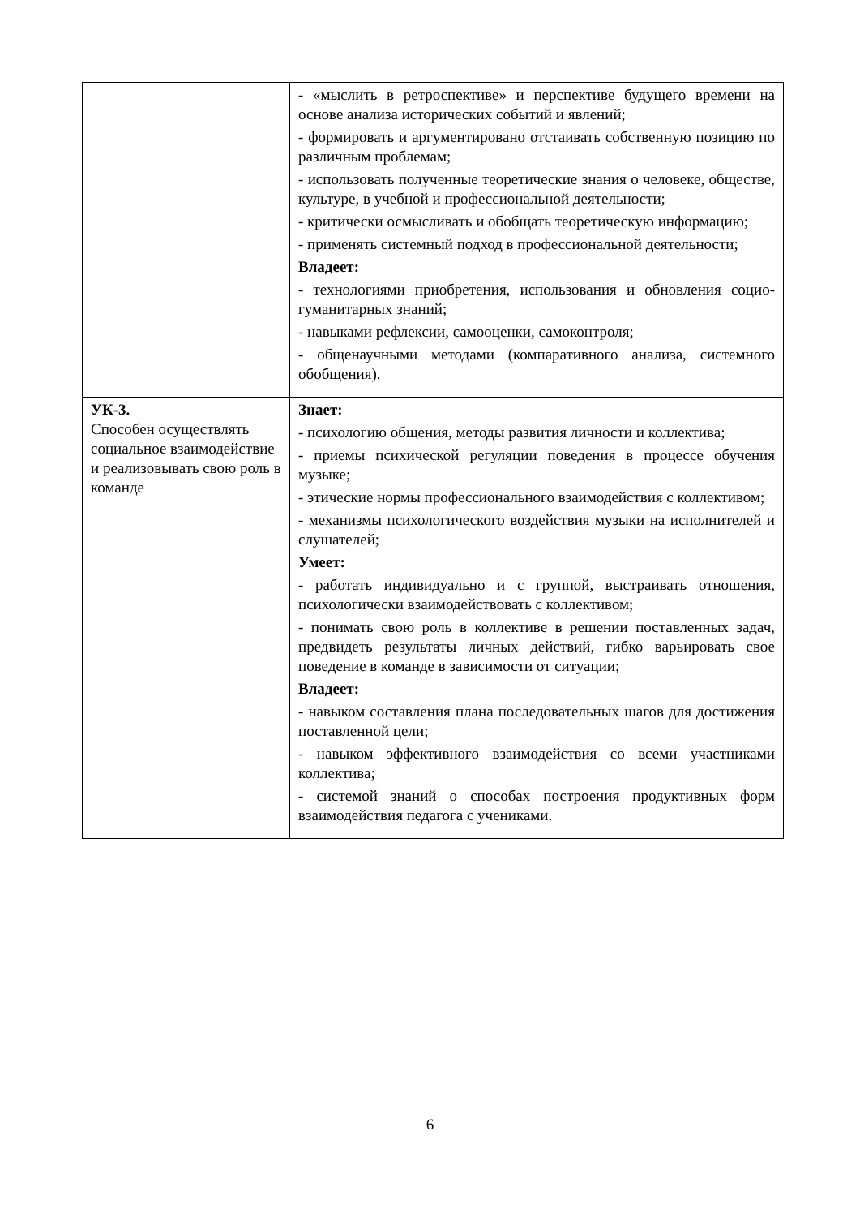| | - «мыслить в ретроспективе» и перспективе будущего времени на основе анализа исторических событий и явлений; - формировать и аргументировано отстаивать собственную позицию по различным проблемам; - использовать полученные теоретические знания о человеке, обществе, культуре, в учебной и профессиональной деятельности; - критически осмысливать и обобщать теоретическую информацию; - применять системный подход в профессиональной деятельности; Владеет: - технологиями приобретения, использования и обновления социо-гуманитарных знаний; - навыками рефлексии, самооценки, самоконтроля; - общенаучными методами (компаративного анализа, системного обобщения). |
| УК-3. Способен осуществлять социальное взаимодействие и реализовывать свою роль в команде | Знает: - психологию общения, методы развития личности и коллектива; - приемы психической регуляции поведения в процессе обучения музыке; - этические нормы профессионального взаимодействия с коллективом; - механизмы психологического воздействия музыки на исполнителей и слушателей; Умеет: - работать индивидуально и с группой, выстраивать отношения, психологически взаимодействовать с коллективом; - понимать свою роль в коллективе в решении поставленных задач, предвидеть результаты личных действий, гибко варьировать свое поведение в команде в зависимости от ситуации; Владеет: - навыком составления плана последовательных шагов для достижения поставленной цели; - навыком эффективного взаимодействия со всеми участниками коллектива; - системой знаний о способах построения продуктивных форм взаимодействия педагога с учениками. |
6